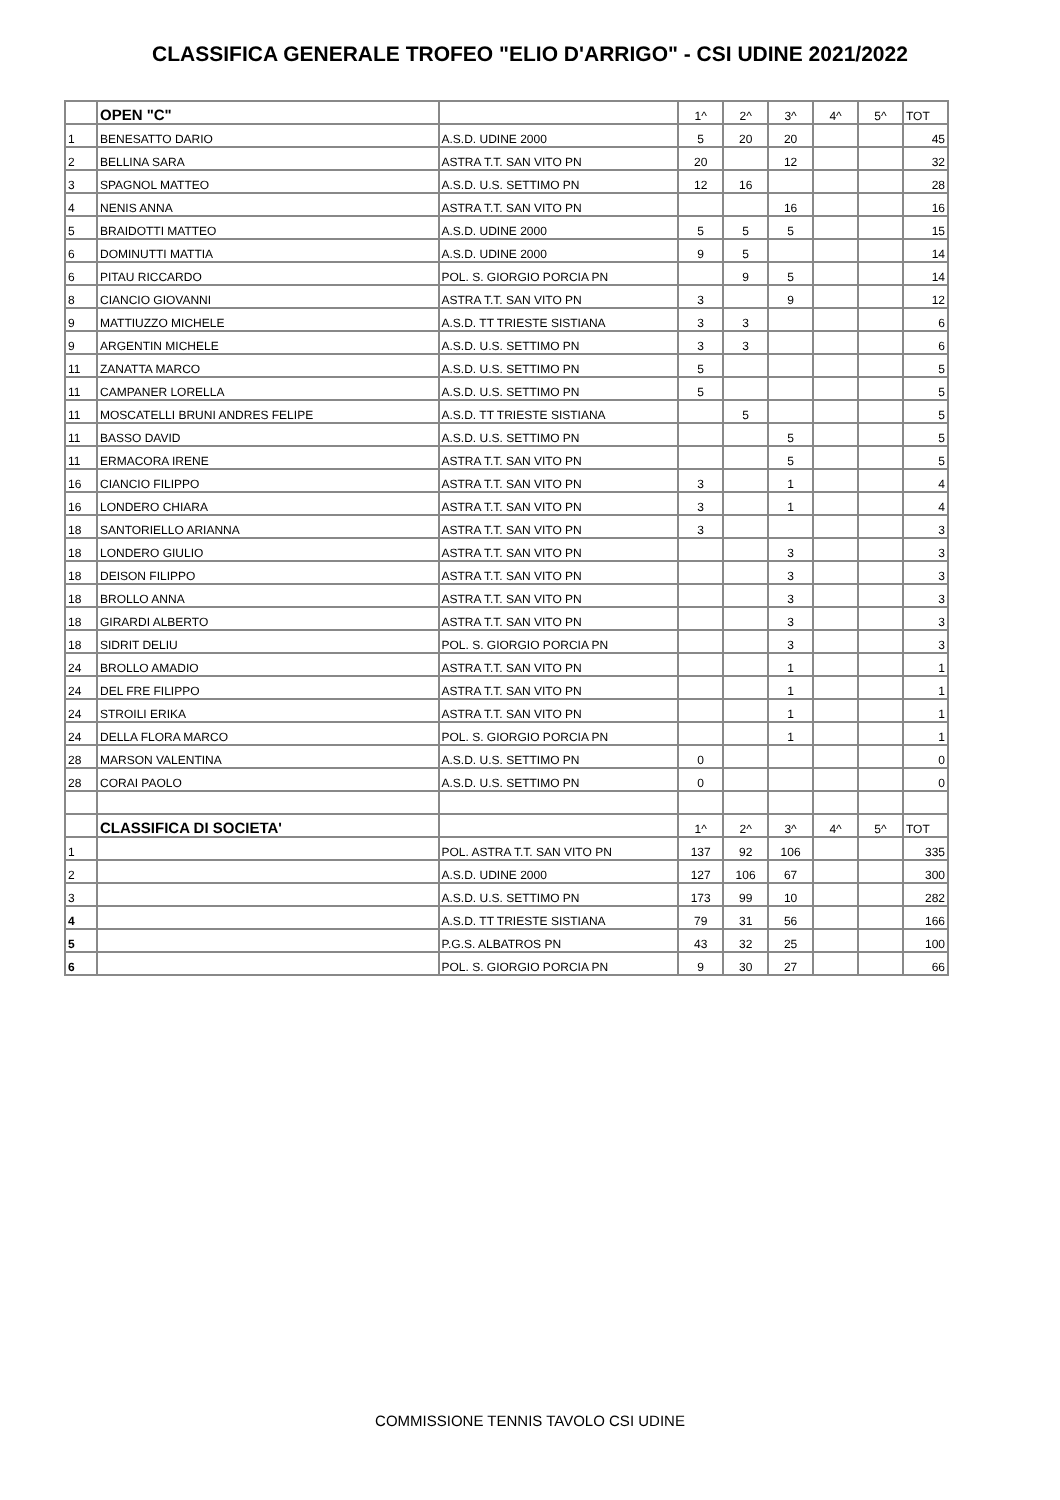CLASSIFICA GENERALE TROFEO "ELIO D'ARRIGO" - CSI UDINE 2021/2022
| | OPEN "C" | | 1^ | 2^ | 3^ | 4^ | 5^ | TOT |
| 1 | BENESATTO DARIO | A.S.D. UDINE 2000 | 5 | 20 | 20 | | | 45 |
| 2 | BELLINA SARA | ASTRA T.T. SAN VITO PN | 20 | | 12 | | | 32 |
| 3 | SPAGNOL MATTEO | A.S.D. U.S. SETTIMO PN | 12 | 16 | | | | 28 |
| 4 | NENIS ANNA | ASTRA T.T. SAN VITO PN | | | 16 | | | 16 |
| 5 | BRAIDOTTI MATTEO | A.S.D. UDINE 2000 | 5 | 5 | 5 | | | 15 |
| 6 | DOMINUTTI MATTIA | A.S.D. UDINE 2000 | 9 | 5 | | | | 14 |
| 6 | PITAU RICCARDO | POL. S. GIORGIO PORCIA PN | | 9 | 5 | | | 14 |
| 8 | CIANCIO GIOVANNI | ASTRA T.T. SAN VITO PN | 3 | | 9 | | | 12 |
| 9 | MATTIUZZO MICHELE | A.S.D. TT TRIESTE SISTIANA | 3 | 3 | | | | 6 |
| 9 | ARGENTIN MICHELE | A.S.D. U.S. SETTIMO PN | 3 | 3 | | | | 6 |
| 11 | ZANATTA MARCO | A.S.D. U.S. SETTIMO PN | 5 | | | | | 5 |
| 11 | CAMPANER LORELLA | A.S.D. U.S. SETTIMO PN | 5 | | | | | 5 |
| 11 | MOSCATELLI BRUNI ANDRES FELIPE | A.S.D. TT TRIESTE SISTIANA | | 5 | | | | 5 |
| 11 | BASSO DAVID | A.S.D. U.S. SETTIMO PN | | | 5 | | | 5 |
| 11 | ERMACORA IRENE | ASTRA T.T. SAN VITO PN | | | 5 | | | 5 |
| 16 | CIANCIO FILIPPO | ASTRA T.T. SAN VITO PN | 3 | | 1 | | | 4 |
| 16 | LONDERO CHIARA | ASTRA T.T. SAN VITO PN | 3 | | 1 | | | 4 |
| 18 | SANTORIELLO ARIANNA | ASTRA T.T. SAN VITO PN | 3 | | | | | 3 |
| 18 | LONDERO GIULIO | ASTRA T.T. SAN VITO PN | | | 3 | | | 3 |
| 18 | DEISON FILIPPO | ASTRA T.T. SAN VITO PN | | | 3 | | | 3 |
| 18 | BROLLO ANNA | ASTRA T.T. SAN VITO PN | | | 3 | | | 3 |
| 18 | GIRARDI ALBERTO | ASTRA T.T. SAN VITO PN | | | 3 | | | 3 |
| 18 | SIDRIT DELIU | POL. S. GIORGIO PORCIA PN | | | 3 | | | 3 |
| 24 | BROLLO AMADIO | ASTRA T.T. SAN VITO PN | | | 1 | | | 1 |
| 24 | DEL FRE FILIPPO | ASTRA T.T. SAN VITO PN | | | 1 | | | 1 |
| 24 | STROILI ERIKA | ASTRA T.T. SAN VITO PN | | | 1 | | | 1 |
| 24 | DELLA FLORA MARCO | POL. S. GIORGIO PORCIA PN | | | 1 | | | 1 |
| 28 | MARSON VALENTINA | A.S.D. U.S. SETTIMO PN | 0 | | | | | 0 |
| 28 | CORAI PAOLO | A.S.D. U.S. SETTIMO PN | 0 | | | | | 0 |
| | CLASSIFICA DI SOCIETA' | | 1^ | 2^ | 3^ | 4^ | 5^ | TOT |
| 1 | | POL. ASTRA T.T. SAN VITO PN | 137 | 92 | 106 | | | 335 |
| 2 | | A.S.D. UDINE 2000 | 127 | 106 | 67 | | | 300 |
| 3 | | A.S.D. U.S. SETTIMO PN | 173 | 99 | 10 | | | 282 |
| 4 | | A.S.D. TT TRIESTE SISTIANA | 79 | 31 | 56 | | | 166 |
| 5 | | P.G.S. ALBATROS PN | 43 | 32 | 25 | | | 100 |
| 6 | | POL. S. GIORGIO PORCIA PN | 9 | 30 | 27 | | | 66 |
COMMISSIONE TENNIS TAVOLO CSI UDINE